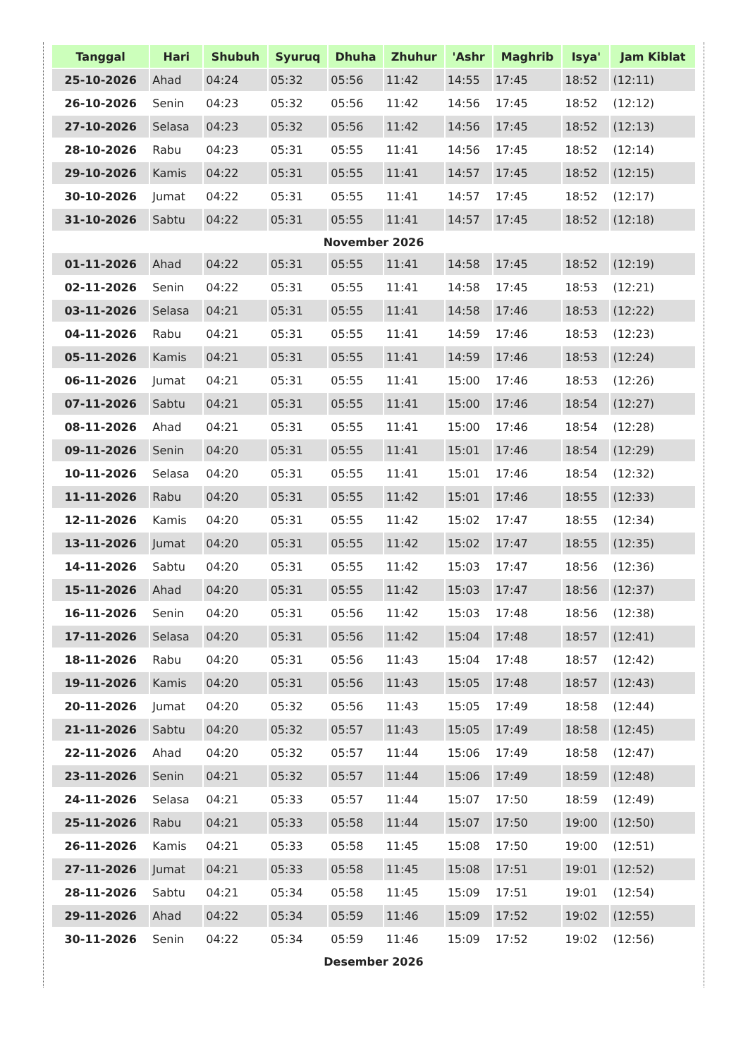| Tanggal | Hari | Shubuh | Syuruq | Dhuha | Zhuhur | 'Ashr | Maghrib | Isya' | Jam Kiblat |
| --- | --- | --- | --- | --- | --- | --- | --- | --- | --- |
| 25-10-2026 | Ahad | 04:24 | 05:32 | 05:56 | 11:42 | 14:55 | 17:45 | 18:52 | (12:11) |
| 26-10-2026 | Senin | 04:23 | 05:32 | 05:56 | 11:42 | 14:56 | 17:45 | 18:52 | (12:12) |
| 27-10-2026 | Selasa | 04:23 | 05:32 | 05:56 | 11:42 | 14:56 | 17:45 | 18:52 | (12:13) |
| 28-10-2026 | Rabu | 04:23 | 05:31 | 05:55 | 11:41 | 14:56 | 17:45 | 18:52 | (12:14) |
| 29-10-2026 | Kamis | 04:22 | 05:31 | 05:55 | 11:41 | 14:57 | 17:45 | 18:52 | (12:15) |
| 30-10-2026 | Jumat | 04:22 | 05:31 | 05:55 | 11:41 | 14:57 | 17:45 | 18:52 | (12:17) |
| 31-10-2026 | Sabtu | 04:22 | 05:31 | 05:55 | 11:41 | 14:57 | 17:45 | 18:52 | (12:18) |
| November 2026 | | | | | | | | | |
| 01-11-2026 | Ahad | 04:22 | 05:31 | 05:55 | 11:41 | 14:58 | 17:45 | 18:52 | (12:19) |
| 02-11-2026 | Senin | 04:22 | 05:31 | 05:55 | 11:41 | 14:58 | 17:45 | 18:53 | (12:21) |
| 03-11-2026 | Selasa | 04:21 | 05:31 | 05:55 | 11:41 | 14:58 | 17:46 | 18:53 | (12:22) |
| 04-11-2026 | Rabu | 04:21 | 05:31 | 05:55 | 11:41 | 14:59 | 17:46 | 18:53 | (12:23) |
| 05-11-2026 | Kamis | 04:21 | 05:31 | 05:55 | 11:41 | 14:59 | 17:46 | 18:53 | (12:24) |
| 06-11-2026 | Jumat | 04:21 | 05:31 | 05:55 | 11:41 | 15:00 | 17:46 | 18:53 | (12:26) |
| 07-11-2026 | Sabtu | 04:21 | 05:31 | 05:55 | 11:41 | 15:00 | 17:46 | 18:54 | (12:27) |
| 08-11-2026 | Ahad | 04:21 | 05:31 | 05:55 | 11:41 | 15:00 | 17:46 | 18:54 | (12:28) |
| 09-11-2026 | Senin | 04:20 | 05:31 | 05:55 | 11:41 | 15:01 | 17:46 | 18:54 | (12:29) |
| 10-11-2026 | Selasa | 04:20 | 05:31 | 05:55 | 11:41 | 15:01 | 17:46 | 18:54 | (12:32) |
| 11-11-2026 | Rabu | 04:20 | 05:31 | 05:55 | 11:42 | 15:01 | 17:46 | 18:55 | (12:33) |
| 12-11-2026 | Kamis | 04:20 | 05:31 | 05:55 | 11:42 | 15:02 | 17:47 | 18:55 | (12:34) |
| 13-11-2026 | Jumat | 04:20 | 05:31 | 05:55 | 11:42 | 15:02 | 17:47 | 18:55 | (12:35) |
| 14-11-2026 | Sabtu | 04:20 | 05:31 | 05:55 | 11:42 | 15:03 | 17:47 | 18:56 | (12:36) |
| 15-11-2026 | Ahad | 04:20 | 05:31 | 05:55 | 11:42 | 15:03 | 17:47 | 18:56 | (12:37) |
| 16-11-2026 | Senin | 04:20 | 05:31 | 05:56 | 11:42 | 15:03 | 17:48 | 18:56 | (12:38) |
| 17-11-2026 | Selasa | 04:20 | 05:31 | 05:56 | 11:42 | 15:04 | 17:48 | 18:57 | (12:41) |
| 18-11-2026 | Rabu | 04:20 | 05:31 | 05:56 | 11:43 | 15:04 | 17:48 | 18:57 | (12:42) |
| 19-11-2026 | Kamis | 04:20 | 05:31 | 05:56 | 11:43 | 15:05 | 17:48 | 18:57 | (12:43) |
| 20-11-2026 | Jumat | 04:20 | 05:32 | 05:56 | 11:43 | 15:05 | 17:49 | 18:58 | (12:44) |
| 21-11-2026 | Sabtu | 04:20 | 05:32 | 05:57 | 11:43 | 15:05 | 17:49 | 18:58 | (12:45) |
| 22-11-2026 | Ahad | 04:20 | 05:32 | 05:57 | 11:44 | 15:06 | 17:49 | 18:58 | (12:47) |
| 23-11-2026 | Senin | 04:21 | 05:32 | 05:57 | 11:44 | 15:06 | 17:49 | 18:59 | (12:48) |
| 24-11-2026 | Selasa | 04:21 | 05:33 | 05:57 | 11:44 | 15:07 | 17:50 | 18:59 | (12:49) |
| 25-11-2026 | Rabu | 04:21 | 05:33 | 05:58 | 11:44 | 15:07 | 17:50 | 19:00 | (12:50) |
| 26-11-2026 | Kamis | 04:21 | 05:33 | 05:58 | 11:45 | 15:08 | 17:50 | 19:00 | (12:51) |
| 27-11-2026 | Jumat | 04:21 | 05:33 | 05:58 | 11:45 | 15:08 | 17:51 | 19:01 | (12:52) |
| 28-11-2026 | Sabtu | 04:21 | 05:34 | 05:58 | 11:45 | 15:09 | 17:51 | 19:01 | (12:54) |
| 29-11-2026 | Ahad | 04:22 | 05:34 | 05:59 | 11:46 | 15:09 | 17:52 | 19:02 | (12:55) |
| 30-11-2026 | Senin | 04:22 | 05:34 | 05:59 | 11:46 | 15:09 | 17:52 | 19:02 | (12:56) |
| Desember 2026 | | | | | | | | | |